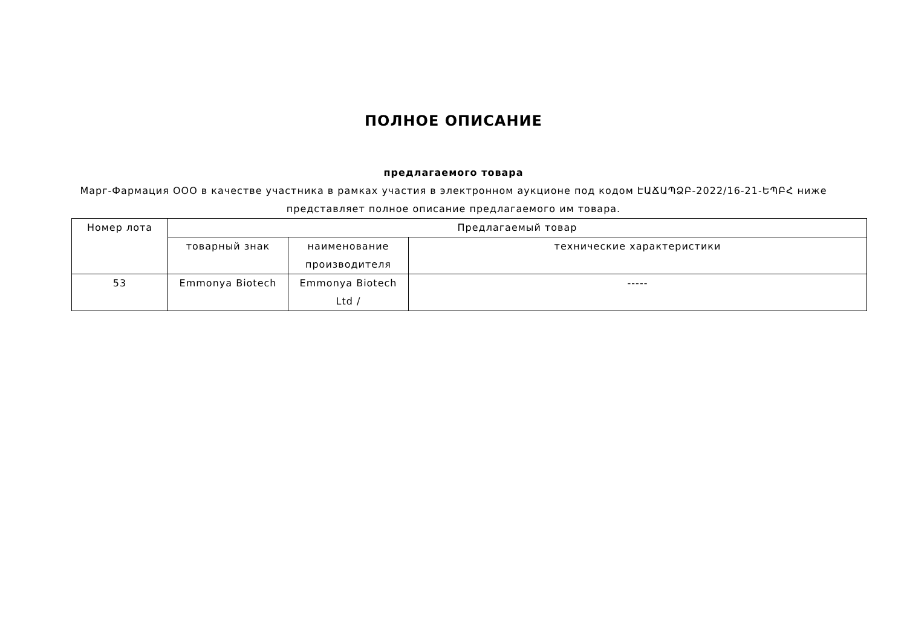ПОЛНОЕ ОПИСАНИЕ
предлагаемого товара
Марг-Фармация ООО в качестве участника в рамках участия в электронном аукционе под кодом ԷԱՃԱՊՁԲ-2022/16-21-ԵՊԲՀ ниже представляет полное описание предлагаемого им товара.
| Номер лота | Предлагаемый товар | | |
| --- | --- | --- | --- |
| | товарный знак | наименование производителя | технические характеристики |
| 53 | Emmonya Biotech | Emmonya Biotech Ltd / | ----- |